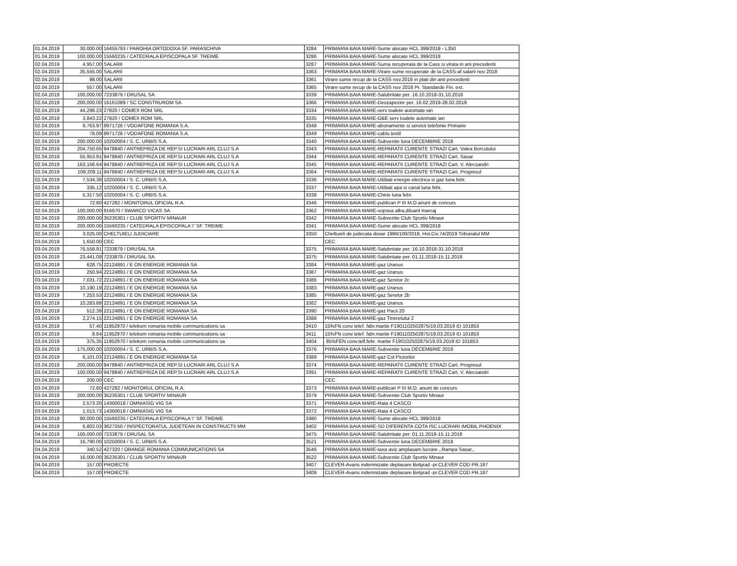| 01.04.2019 | 30,000.00 | 16455793 / PAROHIA ORTODOXA SF. PARASCHIVA | 3284 | PRIMARIA BAIA MARE-Sume alocate HCL 399/2018 - L350 |
| 01.04.2019 | 100,000.00 | 15560235 / CATEDRALA EPISCOPALA SF. TREIME | 3286 | PRIMARIA BAIA MARE-Sume alocate HCL 399/2018 |
| 02.04.2019 | 4,957.00 | SALARII | 3287 | PRIMARIA BAIA MARE-Suma recuperata de la Cass si virata in ani precedenti |
| 02.04.2019 | 35,555.00 | SALARII | 3363 | PRIMARIA BAIA MARE-Virare sume recuperate de la CASS-af salarii nov 2018 |
| 02.04.2019 | 98.00 | SALARII | 3361 | Virare sume recup de la CASS nov.2018 in plati din anii precedenti |
| 02.04.2019 | 557.00 | SALARII | 3365 | Virare sume recup de la CASS nov 2018 Pr. Standarde Fin. ext. |
| 02.04.2019 | 100,000.00 | 7233879 / DRUSAL SA | 3339 | PRIMARIA BAIA MARE-Salubritate per. 16.10.2018-31.10.2018 |
| 02.04.2019 | 200,000.00 | 16161089 / SC CONSTRUROM SA | 3366 | PRIMARIA BAIA MARE-Deszapezire per. 16.02.2019-28.02.2019 |
| 02.04.2019 | 44,298.23 | 27820 / COMEX ROM SRL | 3334 | PRIMARIA BAIA MARE-serv toalete automate ian |
| 02.04.2019 | 3,843.22 | 27820 / COMEX ROM SRL | 3335 | PRIMARIA BAIA MARE-GBE serv toalete automate ian |
| 02.04.2019 | 9,763.97 | 8971726 / VODAFONE ROMANIA S.A. | 3348 | PRIMARIA BAIA MARE-abonamente si servicii telefonie Primarie |
| 02.04.2019 | 78.09 | 8971726 / VODAFONE ROMANIA S.A. | 3349 | PRIMARIA BAIA MARE-cablu textil |
| 02.04.2019 | 200,000.00 | 10250004 / S. C. URBIS S.A. | 3340 | PRIMARIA BAIA MARE-Subventie luna DECEMBRIE 2018 |
| 02.04.2019 | 204,750.65 | 9478840 / ANTREPRIZA DE REP.SI LUCRARI ARL CLUJ S.A | 3343 | PRIMARIA BAIA MARE-REPARATII CURENTE STRAZI Cart. Valea Borcutului |
| 02.04.2019 | 55,953.91 | 9478840 / ANTREPRIZA DE REP.SI LUCRARI ARL CLUJ S.A | 3344 | PRIMARIA BAIA MARE-REPARATII CURENTE STRAZI Cart. Sasar |
| 02.04.2019 | 163,156.64 | 9478840 / ANTREPRIZA DE REP.SI LUCRARI ARL CLUJ S.A | 3345 | PRIMARIA BAIA MARE-REPARATII CURENTE STRAZI Cart. V. Alecsandri |
| 02.04.2019 | 109,209.11 | 9478840 / ANTREPRIZA DE REP.SI LUCRARI ARL CLUJ S.A | 3364 | PRIMARIA BAIA MARE-REPARATII CURENTE STRAZI Cart. Progresul |
| 02.04.2019 | 7,534.38 | 10250004 / S. C. URBIS S.A. | 3336 | PRIMARIA BAIA MARE-Utilitati energie electrica si gaz luna febr. |
| 02.04.2019 | 335.12 | 10250004 / S. C. URBIS S.A. | 3337 | PRIMARIA BAIA MARE-Utilitati apa si canal luna febr. |
| 02.04.2019 | 5,317.50 | 10250004 / S. C. URBIS S.A. | 3338 | PRIMARIA BAIA MARE-Chirie luna febr. |
| 02.04.2019 | 72.80 | 427282 / MONITORUL OFICIAL R.A. | 3346 | PRIMARIA BAIA MARE-publicari P III M.O.anunt de concurs |
| 02.04.2019 | 100,000.00 | 916670 / SWARCO VICAS SA | 3362 | PRIMARIA BAIA MARE-vopsea alba,diluant marcaj |
| 02.04.2019 | 200,000.00 | 35235301 / CLUB SPORTIV MINAUR | 3342 | PRIMARIA BAIA MARE-Subventie Club Sportiv Minaur |
| 02.04.2019 | 200,000.00 | 15560235 / CATEDRALA EPISCOPALA \" SF. TREIME | 3341 | PRIMARIA BAIA MARE-Sume alocate HCL 399/2018 |
| 02.04.2019 | 3,025.00 | CHELTUIELI JUDICIARE | 3350 | Cheltuieli de judecata dosar 1996/100/2018, Hot.Civ.74/2019 Tribunalul MM |
| 03.04.2019 | 1,650.00 | CEC | | CEC |
| 03.04.2019 | 76,558.91 | 7233879 / DRUSAL SA | 3375 | PRIMARIA BAIA MARE-Salubritate per. 16.10.2018-31.10.2018 |
| 03.04.2019 | 23,441.09 | 7233879 / DRUSAL SA | 3375 | PRIMARIA BAIA MARE-Salubritate per. 01.11.2018-15.11.2018 |
| 03.04.2019 | 628.75 | 22124891 / E ON ENERGIE ROMANIA SA | 3384 | PRIMARIA BAIA MARE-gaz Uranus |
| 03.04.2019 | 250.94 | 22124891 / E ON ENERGIE ROMANIA SA | 3387 | PRIMARIA BAIA MARE-gaz Uranus |
| 03.04.2019 | 7,031.72 | 22124891 / E ON ENERGIE ROMANIA SA | 3386 | PRIMARIA BAIA MARE-gaz Serelor 2c |
| 03.04.2019 | 10,190.19 | 22124891 / E ON ENERGIE ROMANIA SA | 3383 | PRIMARIA BAIA MARE-gaz Uranus |
| 03.04.2019 | 7,253.53 | 22124891 / E ON ENERGIE ROMANIA SA | 3385 | PRIMARIA BAIA MARE-gaz Serelor 2b |
| 03.04.2019 | 10,283.88 | 22124891 / E ON ENERGIE ROMANIA SA | 3382 | PRIMARIA BAIA MARE-gaz Uranus |
| 03.04.2019 | 512.39 | 22124891 / E ON ENERGIE ROMANIA SA | 3390 | PRIMARIA BAIA MARE-gaz Pacii 20 |
| 03.04.2019 | 2,274.15 | 22124891 / E ON ENERGIE ROMANIA SA | 3388 | PRIMARIA BAIA MARE-gaz Tineretului 2 |
| 03.04.2019 | 57.40 | 11952970 / telekom romania mobile communications sa | 3410 | 15%FN conv telef. fabr.martie F1901102502875/19.03.2019 ID 101853 |
| 03.04.2019 | 8.84 | 11952970 / telekom romania mobile communications sa | 3411 | 15%FN conv telef. fabr.martie F1901102502875/19.03.2019 ID 101853 |
| 03.04.2019 | 375.35 | 11952970 / telekom romania mobile communications sa | 3404 | 85%FEN conv.telf.febr. martie F190102502875/19.03.2019 ID 101853 |
| 03.04.2019 | 175,000.00 | 10250004 / S. C. URBIS S.A. | 3376 | PRIMARIA BAIA MARE-Subventie luna DECEMBRIE 2018 |
| 03.04.2019 | 6,101.03 | 22124891 / E ON ENERGIE ROMANIA SA | 3389 | PRIMARIA BAIA MARE-gaz Col Pictorilor |
| 03.04.2019 | 200,000.00 | 9478840 / ANTREPRIZA DE REP.SI LUCRARI ARL CLUJ S.A | 3374 | PRIMARIA BAIA MARE-REPARATII CURENTE STRAZI Cart. Progresul |
| 03.04.2019 | 100,000.00 | 9478840 / ANTREPRIZA DE REP.SI LUCRARI ARL CLUJ S.A | 3391 | PRIMARIA BAIA MARE-REPARATII CURENTE STRAZI Cart. V. Alecsandri |
| 03.04.2019 | 200.00 | CEC | | CEC |
| 03.04.2019 | 72.60 | 427282 / MONITORUL OFICIAL R.A. | 3373 | PRIMARIA BAIA MARE-publicari P III M.O. anunt de concurs |
| 03.04.2019 | 200,000.00 | 35235301 / CLUB SPORTIV MINAUR | 3379 | PRIMARIA BAIA MARE-Subventie Club Sportiv Minaur |
| 03.04.2019 | 2,573.20 | 14360018 / OMNIASIG VIG SA | 3371 | PRIMARIA BAIA MARE-Rata 4 CASCO |
| 03.04.2019 | 1,013.73 | 14360018 / OMNIASIG VIG SA | 3372 | PRIMARIA BAIA MARE-Rata 4 CASCO |
| 03.04.2019 | 90,000.00 | 15560235 / CATEDRALA EPISCOPALA \" SF. TREIME | 3380 | PRIMARIA BAIA MARE-Sume alocate HCL 399/2018 |
| 04.04.2019 | 6,802.03 | 3627250 / INSPECTORATUL JUDETEAN IN CONSTRUCTII MM | 3402 | PRIMARIA BAIA MARE-SD DIFERENTA COTA ISC LUCRARI IMOBIL PHOENIX |
| 04.04.2019 | 100,000.00 | 7233879 / DRUSAL SA | 3475 | PRIMARIA BAIA MARE-Salubritate per. 01.11.2018-15.11.2018 |
| 04.04.2019 | 16,790.00 | 10250004 / S. C. URBIS S.A. | 3521 | PRIMARIA BAIA MARE-Subventie luna DECEMBRIE 2018 |
| 04.04.2019 | 340.52 | 427320 / ORANGE ROMANIA COMMUNICATIONS SA | 3546 | PRIMARIA BAIA MARE-taxa aviz amplasam lucrare ,,Rampa Sasar,, |
| 04.04.2019 | 16,000.00 | 35235301 / CLUB SPORTIV MINAUR | 3522 | PRIMARIA BAIA MARE-Subventie Club Sportiv Minaur |
| 04.04.2019 | 157.00 | PROIECTE | 3407 | CLEVER-Avans indemnizatie deplasare Belgrad -pr.CLEVER COD PR.187 |
| 04.04.2019 | 157.00 | PROIECTE | 3409 | CLEVER-Avans indemnizatie deplasare Belgrad -pr.CLEVER COD PR.187 |